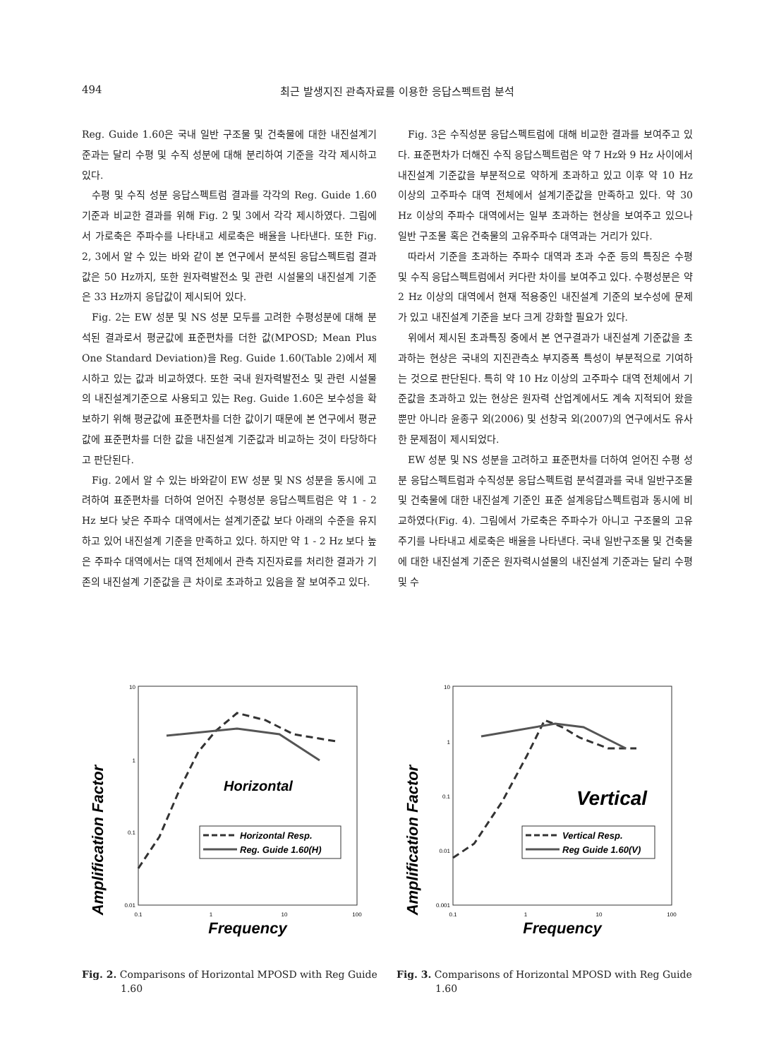494 최근 발생지진 관측자료를 이용한 응답스펙트럼 분석
Reg. Guide 1.60은 국내 일반 구조물 및 건축물에 대한 내진설계기준과는 달리 수평 및 수직 성분에 대해 분리하여 기준을 각각 제시하고 있다.
수평 및 수직 성분 응답스펙트럼 결과를 각각의 Reg. Guide 1.60 기준과 비교한 결과를 위해 Fig. 2 및 3에서 각각 제시하였다. 그림에서 가로축은 주파수를 나타내고 세로축은 배율을 나타낸다. 또한 Fig. 2, 3에서 알 수 있는 바와 같이 본 연구에서 분석된 응답스펙트럼 결과 값은 50 Hz까지, 또한 원자력발전소 및 관련 시설물의 내진설계 기준은 33 Hz까지 응답값이 제시되어 있다.
Fig. 2는 EW 성분 및 NS 성분 모두를 고려한 수평성분에 대해 분석된 결과로서 평균값에 표준편차를 더한 값(MPOSD; Mean Plus One Standard Deviation)을 Reg. Guide 1.60(Table 2)에서 제시하고 있는 값과 비교하였다. 또한 국내 원자력발전소 및 관련 시설물의 내진설계기준으로 사용되고 있는 Reg. Guide 1.60은 보수성을 확보하기 위해 평균값에 표준편차를 더한 값이기 때문에 본 연구에서 평균값에 표준편차를 더한 값을 내진설계 기준값과 비교하는 것이 타당하다고 판단된다.
Fig. 2에서 알 수 있는 바와같이 EW 성분 및 NS 성분을 동시에 고려하여 표준편차를 더하여 얻어진 수평성분 응답스펙트럼은 약 1 - 2 Hz 보다 낮은 주파수 대역에서는 설계기준값 보다 아래의 수준을 유지하고 있어 내진설계 기준을 만족하고 있다. 하지만 약 1 - 2 Hz 보다 높은 주파수 대역에서는 대역 전체에서 관측 지진자료를 처리한 결과가 기존의 내진설계 기준값을 큰 차이로 초과하고 있음을 잘 보여주고 있다.
Fig. 3은 수직성분 응답스펙트럼에 대해 비교한 결과를 보여주고 있다. 표준편차가 더해진 수직 응답스펙트럼은 약 7 Hz와 9 Hz 사이에서 내진설계 기준값을 부분적으로 약하게 초과하고 있고 이후 약 10 Hz 이상의 고주파수 대역 전체에서 설계기준값을 만족하고 있다. 약 30 Hz 이상의 주파수 대역에서는 일부 초과하는 현상을 보여주고 있으나 일반 구조물 혹은 건축물의 고유주파수 대역과는 거리가 있다.
따라서 기준을 초과하는 주파수 대역과 초과 수준 등의 특징은 수평 및 수직 응답스펙트럼에서 커다란 차이를 보여주고 있다. 수평성분은 약 2 Hz 이상의 대역에서 현재 적용중인 내진설계 기준의 보수성에 문제가 있고 내진설계 기준을 보다 크게 강화할 필요가 있다.
위에서 제시된 초과특징 중에서 본 연구결과가 내진설계 기준값을 초과하는 현상은 국내의 지진관측소 부지증폭 특성이 부분적으로 기여하는 것으로 판단된다. 특히 약 10 Hz 이상의 고주파수 대역 전체에서 기준값을 초과하고 있는 현상은 원자력 산업계에서도 계속 지적되어 왔을 뿐만 아니라 윤종구 외(2006) 및 선창국 외(2007)의 연구에서도 유사한 문제점이 제시되었다.
EW 성분 및 NS 성분을 고려하고 표준편차를 더하여 얻어진 수평 성분 응답스펙트럼과 수직성분 응답스펙트럼 분석결과를 국내 일반구조물 및 건축물에 대한 내진설계 기준인 표준 설계응답스펙트럼과 동시에 비교하였다(Fig. 4). 그림에서 가로축은 주파수가 아니고 구조물의 고유주기를 나타내고 세로축은 배율을 나타낸다. 국내 일반구조물 및 건축물에 대한 내진설계 기준은 원자력시설물의 내진설계 기준과는 달리 수평 및 수
Amplification Factor
10
1
0.1
0.01
0.1
1
10
100
Frequency
Horizontal
Horizontal Resp.
Reg. Guide 1.60(H)
Fig. 2. Comparisons of Horizontal MPOSD with Reg Guide 1.60
Amplification Factor
10
1
0.1
0.01
0.001
0.1
1
10
100
Frequency
Vertical
Vertical Resp.
Reg Guide 1.60(V)
Fig. 3. Comparisons of Horizontal MPOSD with Reg Guide 1.60